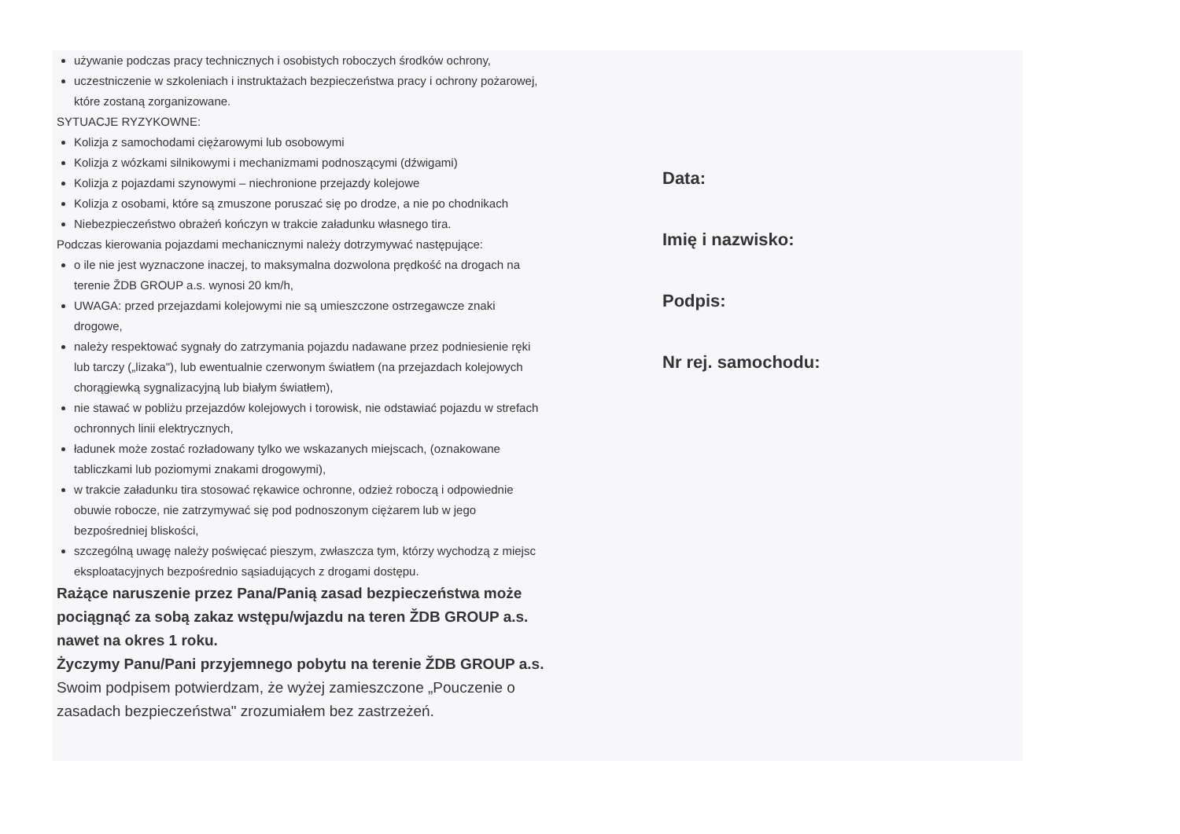używanie podczas pracy technicznych i osobistych roboczych środków ochrony,
uczestniczenie w szkoleniach i instruktażach bezpieczeństwa pracy i ochrony pożarowej, które zostaną zorganizowane.
SYTUACJE RYZYKOWNE:
Kolizja z samochodami ciężarowymi lub osobowymi
Kolizja z wózkami silnikowymi i mechanizmami podnoszącymi (dźwigami)
Kolizja z pojazdami szynowymi – niechronione przejazdy kolejowe
Kolizja z osobami, które są zmuszone poruszać się po drodze, a nie po chodnikach
Niebezpieczeństwo obrażeń kończyn w trakcie załadunku własnego tira.
Podczas kierowania pojazdami mechanicznymi należy dotrzymywać następujące:
o ile nie jest wyznaczone inaczej, to maksymalna dozwolona prędkość na drogach na terenie ŽDB GROUP a.s. wynosi 20 km/h,
UWAGA: przed przejazdami kolejowymi nie są umieszczone ostrzegawcze znaki drogowe,
należy respektować sygnały do zatrzymania pojazdu nadawane przez podniesienie ręki lub tarczy („lizaka"), lub ewentualnie czerwonym światłem (na przejazdach kolejowych chorągiewką sygnalizacyjną lub białym światłem),
nie stawać w pobliżu przejazdów kolejowych i torowisk, nie odstawiać pojazdu w strefach ochronnych linii elektrycznych,
ładunek może zostać rozładowany tylko we wskazanych miejscach, (oznakowane tabliczkami lub poziomymi znakami drogowymi),
w trakcie załadunku tira stosować rękawice ochronne, odzież roboczą i odpowiednie obuwie robocze, nie zatrzymywać się pod podnoszonym ciężarem lub w jego bezpośredniej bliskości,
szczególną uwagę należy poświęcać pieszym, zwłaszcza tym, którzy wychodzą z miejsc eksploatacyjnych bezpośrednio sąsiadujących z drogami dostępu.
Rażące naruszenie przez Pana/Panią zasad bezpieczeństwa może pociągnąć za sobą zakaz wstępu/wjazdu na teren ŽDB GROUP a.s. nawet na okres 1 roku.
Życzymy Panu/Pani przyjemnego pobytu na terenie ŽDB GROUP a.s.
Swoim podpisem potwierdzam, że wyżej zamieszczone „Pouczenie o zasadach bezpieczeństwa" zrozumiałem bez zastrzeżeń.
Data:
Imię i nazwisko:
Podpis:
Nr rej. samochodu: